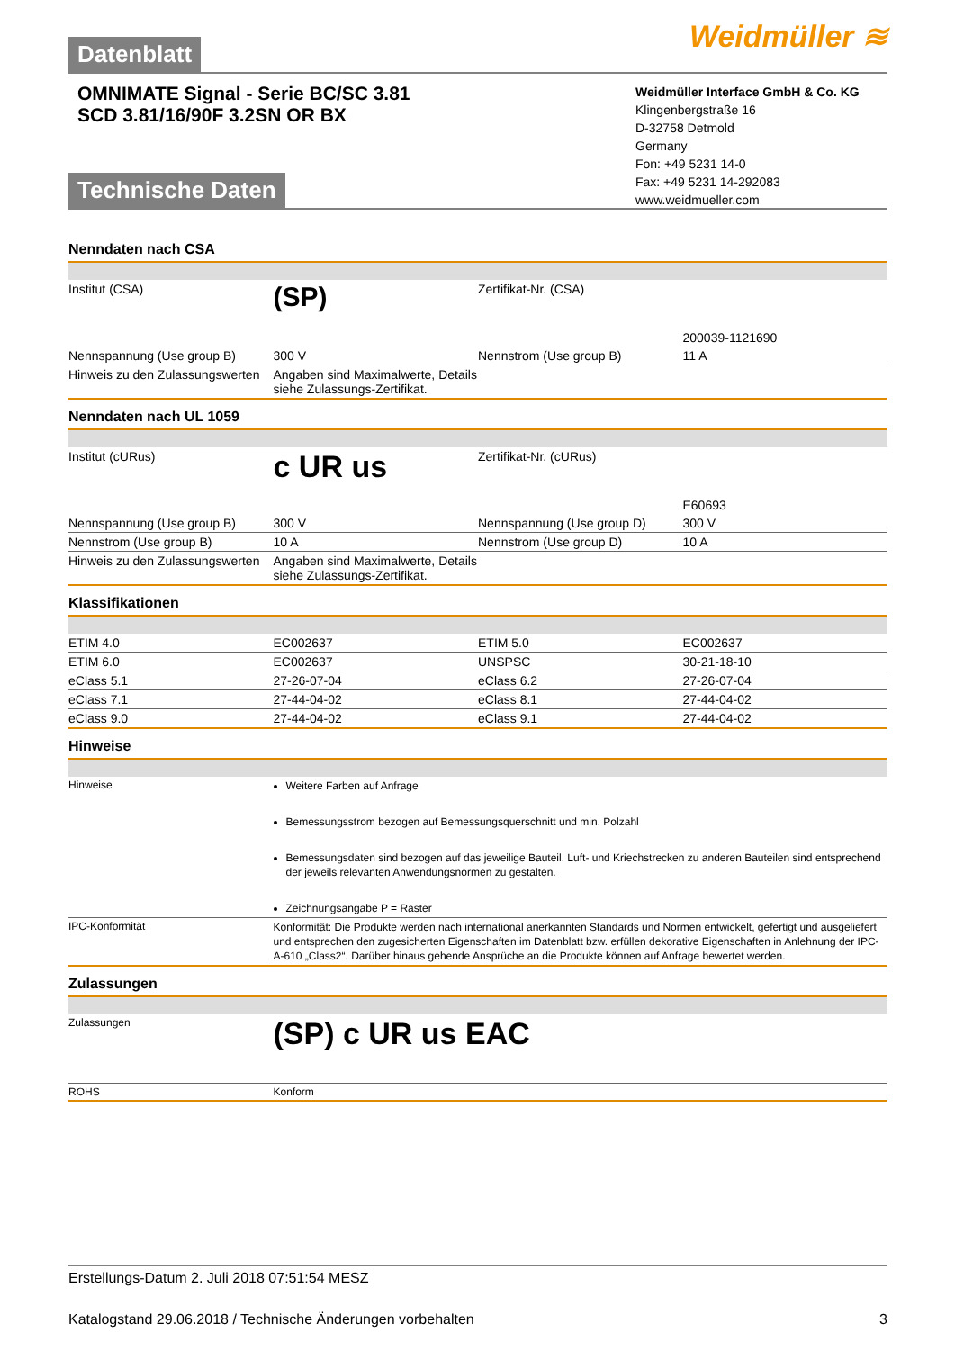Datenblatt Weidmüller ≋
OMNIMATE Signal - Serie BC/SC 3.81
SCD 3.81/16/90F 3.2SN OR BX
Weidmüller Interface GmbH & Co. KG
Klingenbergstraße 16
D-32758 Detmold
Germany
Fon: +49 5231 14-0
Fax: +49 5231 14-292083
www.weidmueller.com
Technische Daten
Nenndaten nach CSA
| Institut (CSA) | (SP) | Zertifikat-Nr. (CSA) | 200039-1121690 |
| Nennspannung (Use group B) | 300 V | Nennstrom (Use group B) | 11 A |
| Hinweis zu den Zulassungswerten | Angaben sind Maximalwerte, Details siehe Zulassungs-Zertifikat. | | |
Nenndaten nach UL 1059
| Institut (cURus) | c UR us | Zertifikat-Nr. (cURus) | E60693 |
| Nennspannung (Use group B) | 300 V | Nennspannung (Use group D) | 300 V |
| Nennstrom (Use group B) | 10 A | Nennstrom (Use group D) | 10 A |
| Hinweis zu den Zulassungswerten | Angaben sind Maximalwerte, Details siehe Zulassungs-Zertifikat. | | |
Klassifikationen
| ETIM 4.0 | EC002637 | ETIM 5.0 | EC002637 |
| ETIM 6.0 | EC002637 | UNSPSC | 30-21-18-10 |
| eClass 5.1 | 27-26-07-04 | eClass 6.2 | 27-26-07-04 |
| eClass 7.1 | 27-44-04-02 | eClass 8.1 | 27-44-04-02 |
| eClass 9.0 | 27-44-04-02 | eClass 9.1 | 27-44-04-02 |
Hinweise
| Hinweise | Weitere Farben auf Anfrage Bemessungsstrom bezogen auf Bemessungsquerschnitt und min. Polzahl Bemessungsdaten sind bezogen auf das jeweilige Bauteil. Luft- und Kriechstrecken zu anderen Bauteilen sind entsprechend der jeweils relevanten Anwendungsnormen zu gestalten. Zeichnungsangabe P = Raster |
| IPC-Konformität | Konformität: Die Produkte werden nach international anerkannten Standards und Normen entwickelt, gefertigt und ausgeliefert und entsprechen den zugesicherten Eigenschaften im Datenblatt bzw. erfüllen dekorative Eigenschaften in Anlehnung der IPC-A-610 „Class2“. Darüber hinaus gehende Ansprüche an die Produkte können auf Anfrage bewertet werden. |
Zulassungen
| Zulassungen | (SP) c UR us EAC |
| ROHS | Konform |
Erstellungs-Datum 2. Juli 2018 07:51:54 MESZ
Katalogstand 29.06.2018 / Technische Änderungen vorbehalten 3